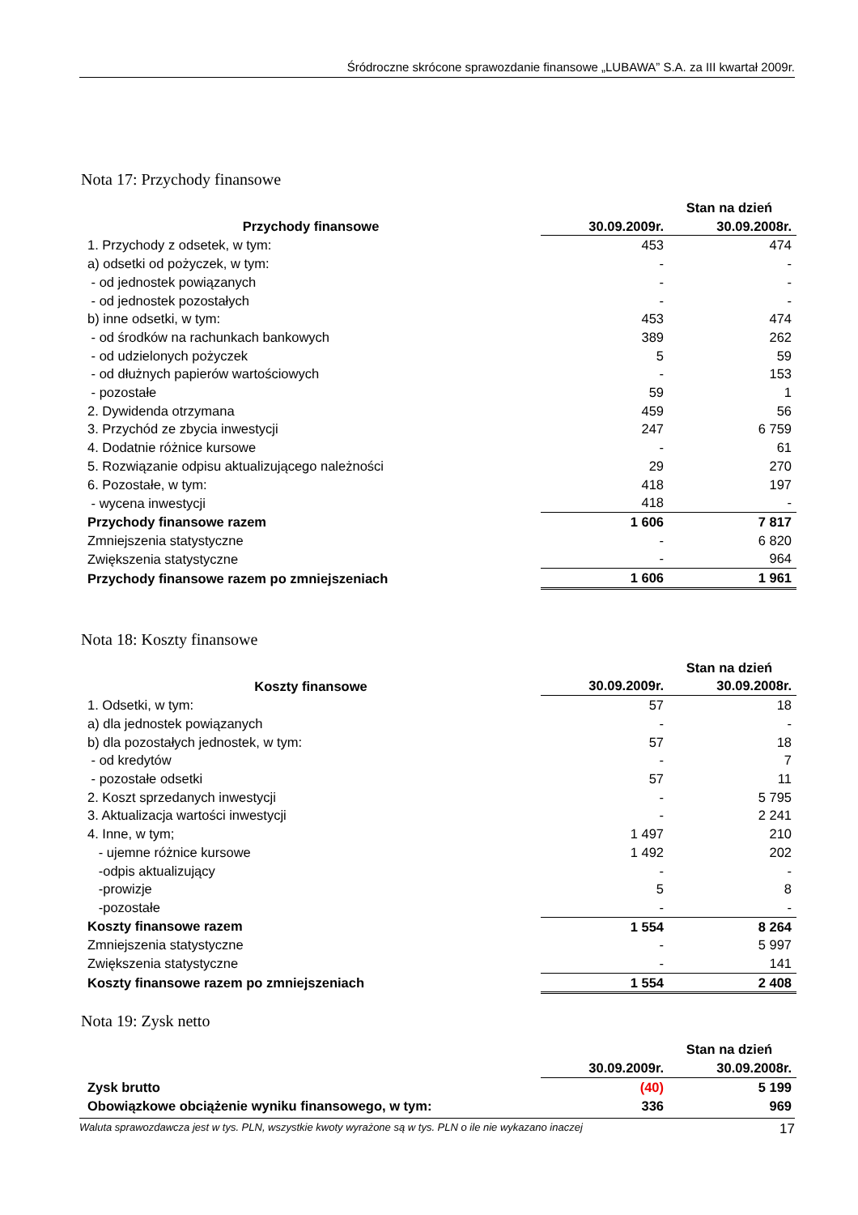Śródroczne skrócone sprawozdanie finansowe „LUBAWA” S.A. za III kwartał 2009r.
Nota 17: Przychody finansowe
| | Stan na dzień | |
| --- | --- | --- |
| Przychody finansowe | 30.09.2009r. | 30.09.2008r. |
| 1. Przychody z odsetek, w tym: | 453 | 474 |
| a) odsetki od pożyczek, w tym: | - | - |
| - od jednostek powiązanych | - | - |
| - od jednostek pozostałych | - | - |
| b) inne odsetki, w tym: | 453 | 474 |
| - od środków na rachunkach bankowych | 389 | 262 |
| - od udzielonych pożyczek | 5 | 59 |
| - od dłużnych papierów wartościowych | - | 153 |
| - pozostałe | 59 | 1 |
| 2. Dywidenda otrzymana | 459 | 56 |
| 3. Przychód ze zbycia inwestycji | 247 | 6 759 |
| 4. Dodatnie różnice kursowe | - | 61 |
| 5. Rozwiązanie odpisu aktualizującego należności | 29 | 270 |
| 6. Pozostałe, w tym: | 418 | 197 |
| - wycena inwestycji | 418 | - |
| Przychody finansowe razem | 1 606 | 7 817 |
| Zmniejszenia statystyczne | - | 6 820 |
| Zwiększenia statystyczne | - | 964 |
| Przychody finansowe razem po zmniejszeniach | 1 606 | 1 961 |
Nota 18: Koszty finansowe
| | Stan na dzień | |
| --- | --- | --- |
| Koszty finansowe | 30.09.2009r. | 30.09.2008r. |
| 1. Odsetki, w tym: | 57 | 18 |
| a) dla jednostek powiązanych | - | - |
| b) dla pozostałych jednostek, w tym: | 57 | 18 |
| - od kredytów | - | 7 |
| - pozostałe odsetki | 57 | 11 |
| 2. Koszt sprzedanych inwestycji | - | 5 795 |
| 3. Aktualizacja wartości inwestycji | - | 2 241 |
| 4. Inne, w tym; | 1 497 | 210 |
| - ujemne różnice kursowe | 1 492 | 202 |
| -odpis aktualizujący | - | - |
| -prowizje | 5 | 8 |
| -pozostałe | - | - |
| Koszty finansowe razem | 1 554 | 8 264 |
| Zmniejszenia statystyczne | - | 5 997 |
| Zwiększenia statystyczne | - | 141 |
| Koszty finansowe razem po zmniejszeniach | 1 554 | 2 408 |
Nota 19: Zysk netto
| | Stan na dzień | |
| --- | --- | --- |
| | 30.09.2009r. | 30.09.2008r. |
| Zysk brutto | (40) | 5 199 |
| Obowiązkowe obciążenie wyniku finansowego, w tym: | 336 | 969 |
Waluta sprawozdawcza jest w tys. PLN, wszystkie kwoty wyrażone są w tys. PLN o ile nie wykazano inaczej 17